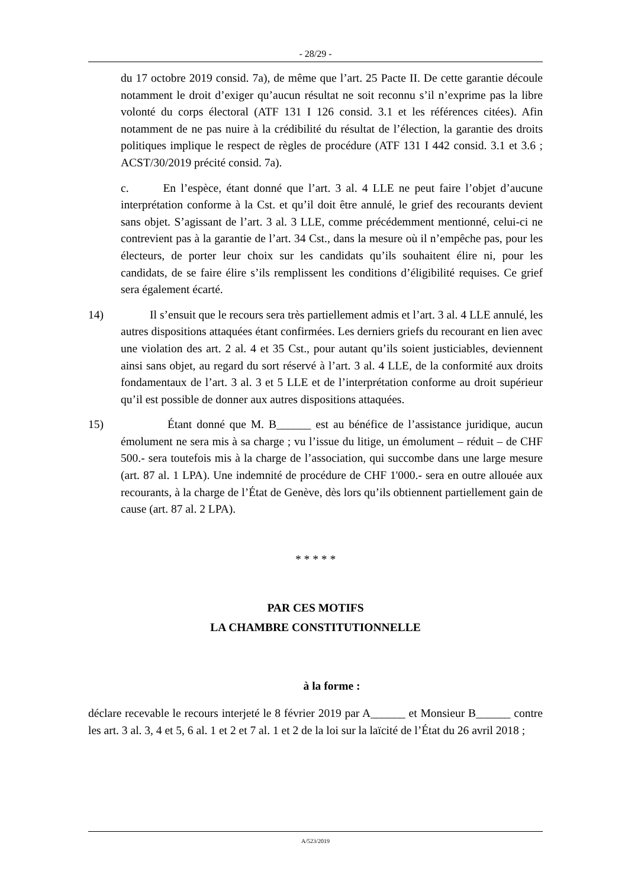- 28/29 -
du 17 octobre 2019 consid. 7a), de même que l’art. 25 Pacte II. De cette garantie découle notamment le droit d’exiger qu’aucun résultat ne soit reconnu s’il n’exprime pas la libre volonté du corps électoral (ATF 131 I 126 consid. 3.1 et les références citées). Afin notamment de ne pas nuire à la crédibilité du résultat de l’élection, la garantie des droits politiques implique le respect de règles de procédure (ATF 131 I 442 consid. 3.1 et 3.6 ; ACST/30/2019 précité consid. 7a).
c. En l’espèce, étant donné que l’art. 3 al. 4 LLE ne peut faire l’objet d’aucune interprétation conforme à la Cst. et qu’il doit être annulé, le grief des recourants devient sans objet. S’agissant de l’art. 3 al. 3 LLE, comme précédemment mentionné, celui-ci ne contrevient pas à la garantie de l’art. 34 Cst., dans la mesure où il n’empêche pas, pour les électeurs, de porter leur choix sur les candidats qu’ils souhaitent élire ni, pour les candidats, de se faire élire s’ils remplissent les conditions d’éligibilité requises. Ce grief sera également écarté.
14) Il s’ensuit que le recours sera très partiellement admis et l’art. 3 al. 4 LLE annulé, les autres dispositions attaquées étant confirmées. Les derniers griefs du recourant en lien avec une violation des art. 2 al. 4 et 35 Cst., pour autant qu’ils soient justiciables, deviennent ainsi sans objet, au regard du sort réservé à l’art. 3 al. 4 LLE, de la conformité aux droits fondamentaux de l’art. 3 al. 3 et 5 LLE et de l’interprétation conforme au droit supérieur qu’il est possible de donner aux autres dispositions attaquées.
15) Étant donné que M. B______ est au bénéfice de l’assistance juridique, aucun émolument ne sera mis à sa charge ; vu l’issue du litige, un émolument – réduit – de CHF 500.- sera toutefois mis à la charge de l’association, qui succombe dans une large mesure (art. 87 al. 1 LPA). Une indemnité de procédure de CHF 1'000.- sera en outre allouée aux recourants, à la charge de l’État de Genève, dès lors qu’ils obtiennent partiellement gain de cause (art. 87 al. 2 LPA).
* * * * *
PAR CES MOTIFS
LA CHAMBRE CONSTITUTIONNELLE
à la forme :
déclare recevable le recours interjeté le 8 février 2019 par A______ et Monsieur B______ contre les art. 3 al. 3, 4 et 5, 6 al. 1 et 2 et 7 al. 1 et 2 de la loi sur la laïcité de l’État du 26 avril 2018 ;
A/523/2019